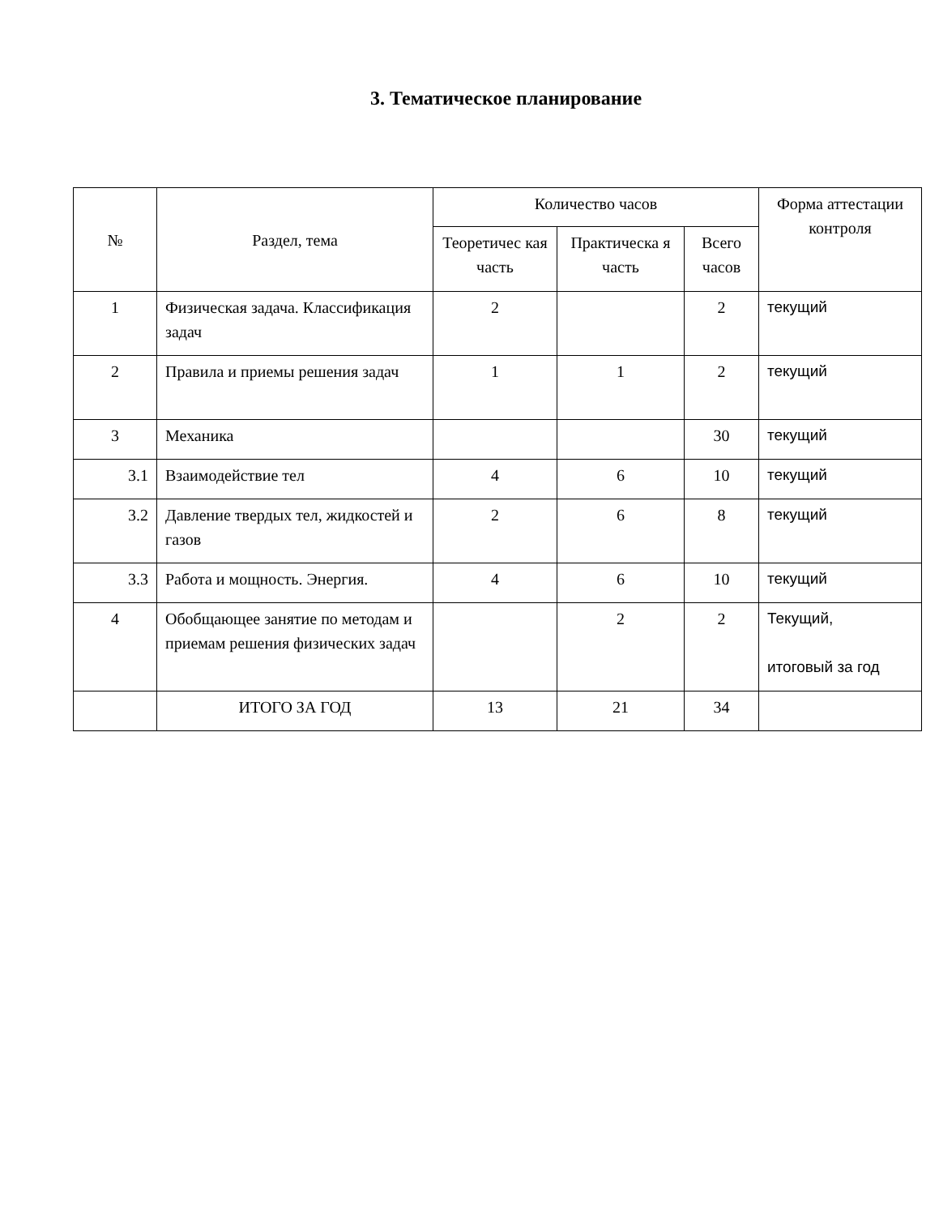3. Тематическое планирование
| № | Раздел, тема | Количество часов | | | Форма аттестации контроля |
| --- | --- | --- | --- | --- | --- |
| | | Теоретичес кая часть | Практическа я часть | Всего часов | |
| 1 | Физическая задача. Классификация задач | 2 | | 2 | текущий |
| 2 | Правила и приемы решения задач | 1 | 1 | 2 | текущий |
| 3 | Механика | | | 30 | текущий |
| 3.1 | Взаимодействие тел | 4 | 6 | 10 | текущий |
| 3.2 | Давление твердых тел, жидкостей и газов | 2 | 6 | 8 | текущий |
| 3.3 | Работа и мощность. Энергия. | 4 | 6 | 10 | текущий |
| 4 | Обобщающее занятие по методам и приемам решения физических задач | | 2 | 2 | Текущий, итоговый за год |
| | ИТОГО ЗА ГОД | 13 | 21 | 34 | |